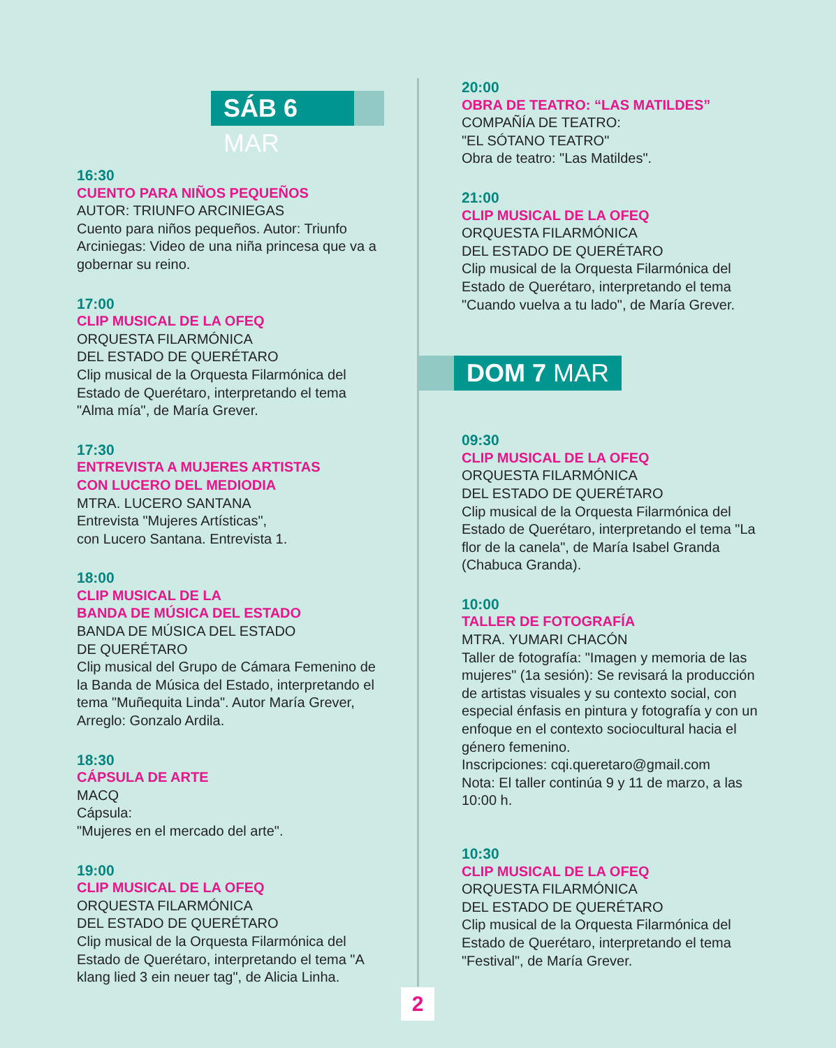SÁB 6 MAR
16:30
CUENTO PARA NIÑOS PEQUEÑOS
AUTOR: TRIUNFO ARCINIEGAS
Cuento para niños pequeños. Autor: Triunfo Arciniegas: Video de una niña princesa que va a gobernar su reino.
17:00
CLIP MUSICAL DE LA OFEQ
ORQUESTA FILARMÓNICA
DEL ESTADO DE QUERÉTARO
Clip musical de la Orquesta Filarmónica del Estado de Querétaro, interpretando el tema "Alma mía", de María Grever.
17:30
ENTREVISTA A MUJERES ARTISTAS
CON LUCERO DEL MEDIODIA
MTRA. LUCERO SANTANA
Entrevista "Mujeres Artísticas",
con Lucero Santana. Entrevista 1.
18:00
CLIP MUSICAL DE LA
BANDA DE MÚSICA DEL ESTADO
BANDA DE MÚSICA DEL ESTADO
DE QUERÉTARO
Clip musical del Grupo de Cámara Femenino de la Banda de Música del Estado, interpretando el tema "Muñequita Linda". Autor María Grever, Arreglo: Gonzalo Ardila.
18:30
CÁPSULA DE ARTE
MACQ
Cápsula:
"Mujeres en el mercado del arte".
19:00
CLIP MUSICAL DE LA OFEQ
ORQUESTA FILARMÓNICA
DEL ESTADO DE QUERÉTARO
Clip musical de la Orquesta Filarmónica del Estado de Querétaro, interpretando el tema "A klang lied 3 ein neuer tag", de Alicia Linha.
20:00
OBRA DE TEATRO: “LAS MATILDES”
COMPAÑÍA DE TEATRO:
"EL SÓTANO TEATRO"
Obra de teatro: "Las Matildes".
21:00
CLIP MUSICAL DE LA OFEQ
ORQUESTA FILARMÓNICA
DEL ESTADO DE QUERÉTARO
Clip musical de la Orquesta Filarmónica del Estado de Querétaro, interpretando el tema "Cuando vuelva a tu lado", de María Grever.
DOM 7 MAR
09:30
CLIP MUSICAL DE LA OFEQ
ORQUESTA FILARMÓNICA
DEL ESTADO DE QUERÉTARO
Clip musical de la Orquesta Filarmónica del Estado de Querétaro, interpretando el tema "La flor de la canela", de María Isabel Granda (Chabuca Granda).
10:00
TALLER DE FOTOGRAFÍA
MTRA. YUMARI CHACÓN
Taller de fotografía: "Imagen y memoria de las mujeres" (1a sesión): Se revisará la producción de artistas visuales y su contexto social, con especial énfasis en pintura y fotografía y con un enfoque en el contexto sociocultural hacia el género femenino.
Inscripciones: cqi.queretaro@gmail.com
Nota: El taller continúa 9 y 11 de marzo, a las 10:00 h.
10:30
CLIP MUSICAL DE LA OFEQ
ORQUESTA FILARMÓNICA
DEL ESTADO DE QUERÉTARO
Clip musical de la Orquesta Filarmónica del Estado de Querétaro, interpretando el tema "Festival", de María Grever.
2